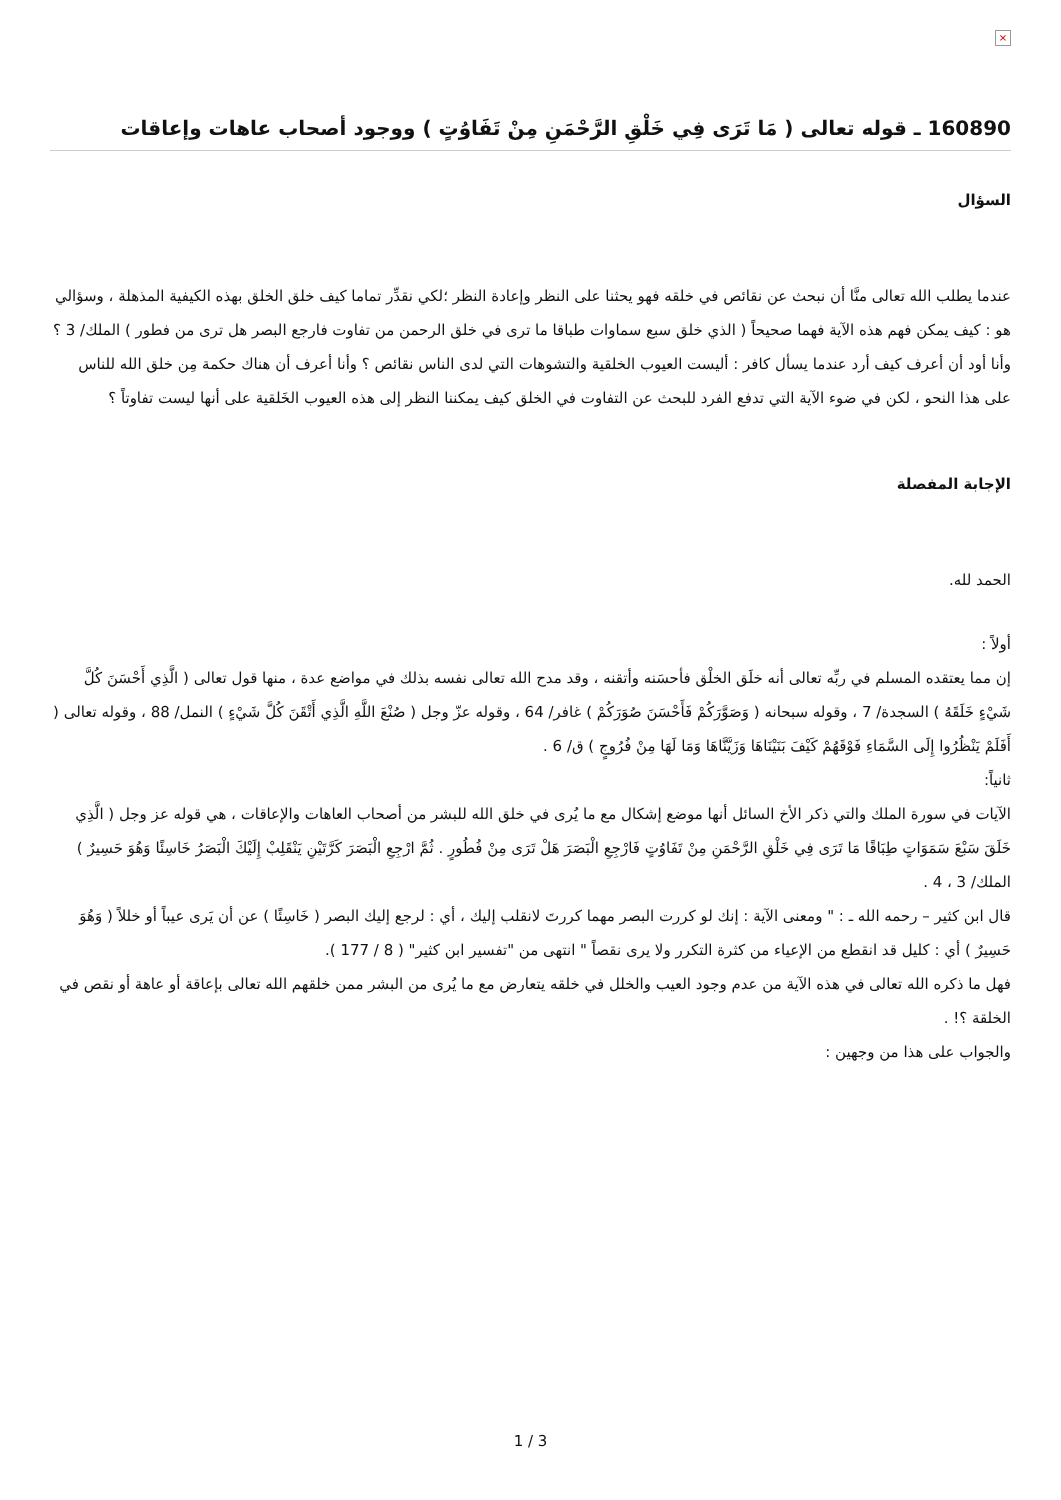×
160890 ـ قوله تعالى ( مَا تَرَى فِي خَلْقِ الرَّحْمَنِ مِنْ تَفَاوُتٍ ) ووجود أصحاب عاهات وإعاقات
السؤال
عندما يطلب الله تعالى منَّا أن نبحث عن نقائص في خلقه فهو يحثنا على النظر وإعادة النظر ؛لكي نقدِّر تماما كيف خلق الخلق بهذه الكيفية المذهلة ، وسؤالي هو : كيف يمكن فهم هذه الآية فهما صحيحاً ( الذي خلق سبع سماوات طباقا ما ترى في خلق الرحمن من تفاوت فارجع البصر هل ترى من فطور ) الملك/ 3 ؟ وأنا أود أن أعرف كيف أرد عندما يسأل كافر : أليست العيوب الخلقية والتشوهات التي لدى الناس نقائص ؟ وأنا أعرف أن هناك حكمة مِن خلق الله للناس على هذا النحو ، لكن في ضوء الآية التي تدفع الفرد للبحث عن التفاوت في الخلق كيف يمكننا النظر إلى هذه العيوب الخَلقية على أنها ليست تفاوتاً ؟
الإجابة المفصلة
الحمد لله.
أولاً :
إن مما يعتقده المسلم في ربِّه تعالى أنه خلَق الخلْق فأحسَنه وأتقنه ، وقد مدح الله تعالى نفسه بذلك في مواضع عدة ، منها قول تعالى ( الَّذِي أَحْسَنَ كُلَّ شَيْءٍ خَلَقَهُ ) السجدة/ 7 ، وقوله سبحانه ( وَصَوَّرَكُمْ فَأَحْسَنَ صُوَرَكُمْ ) غافر/ 64 ، وقوله عزّ وجل ( صُنْعَ اللَّهِ الَّذِي أَتْقَنَ كُلَّ شَيْءٍ ) النمل/ 88 ، وقوله تعالى ( أَفَلَمْ يَنْظُرُوا إِلَى السَّمَاءِ فَوْقَهُمْ كَيْفَ بَنَيْنَاهَا وَزَيَّنَّاهَا وَمَا لَهَا مِنْ فُرُوجٍ ) ق/ 6 .
ثانياً:
الآيات في سورة الملك والتي ذكر الأخ السائل أنها موضع إشكال مع ما يُرى في خلق الله للبشر من أصحاب العاهات والإعاقات ، هي قوله عز وجل ( الَّذِي خَلَقَ سَبْعَ سَمَوَاتٍ طِبَاقًا مَا تَرَى فِي خَلْقِ الرَّحْمَنِ مِنْ تَفَاوُتٍ فَارْجِعِ الْبَصَرَ هَلْ تَرَى مِنْ فُطُورٍ . ثُمَّ ارْجِعِ الْبَصَرَ كَرَّتَيْنِ يَنْقَلِبْ إِلَيْكَ الْبَصَرُ خَاسِئًا وَهُوَ حَسِيرٌ ) الملك/ 3 ، 4 .
قال ابن كثير – رحمه الله ـ : " ومعنى الآية : إنك لو كررت البصر مهما كررتَ لانقلب إليك ، أي : لرجع إليك البصر ( خَاسِئًا ) عن أن يَرى عيباً أو خللاً ( وَهُوَ حَسِيرٌ ) أي : كليل قد انقطع من الإعياء من كثرة التكرر ولا يرى نقصاً " انتهى من "تفسير ابن كثير" ( 8 / 177 ).
فهل ما ذكره الله تعالى في هذه الآية من عدم وجود العيب والخلل في خلقه يتعارض مع ما يُرى من البشر ممن خلقهم الله تعالى بإعاقة أو عاهة أو نقص في الخلقة ؟! .
والجواب على هذا من وجهين :
3 / 1